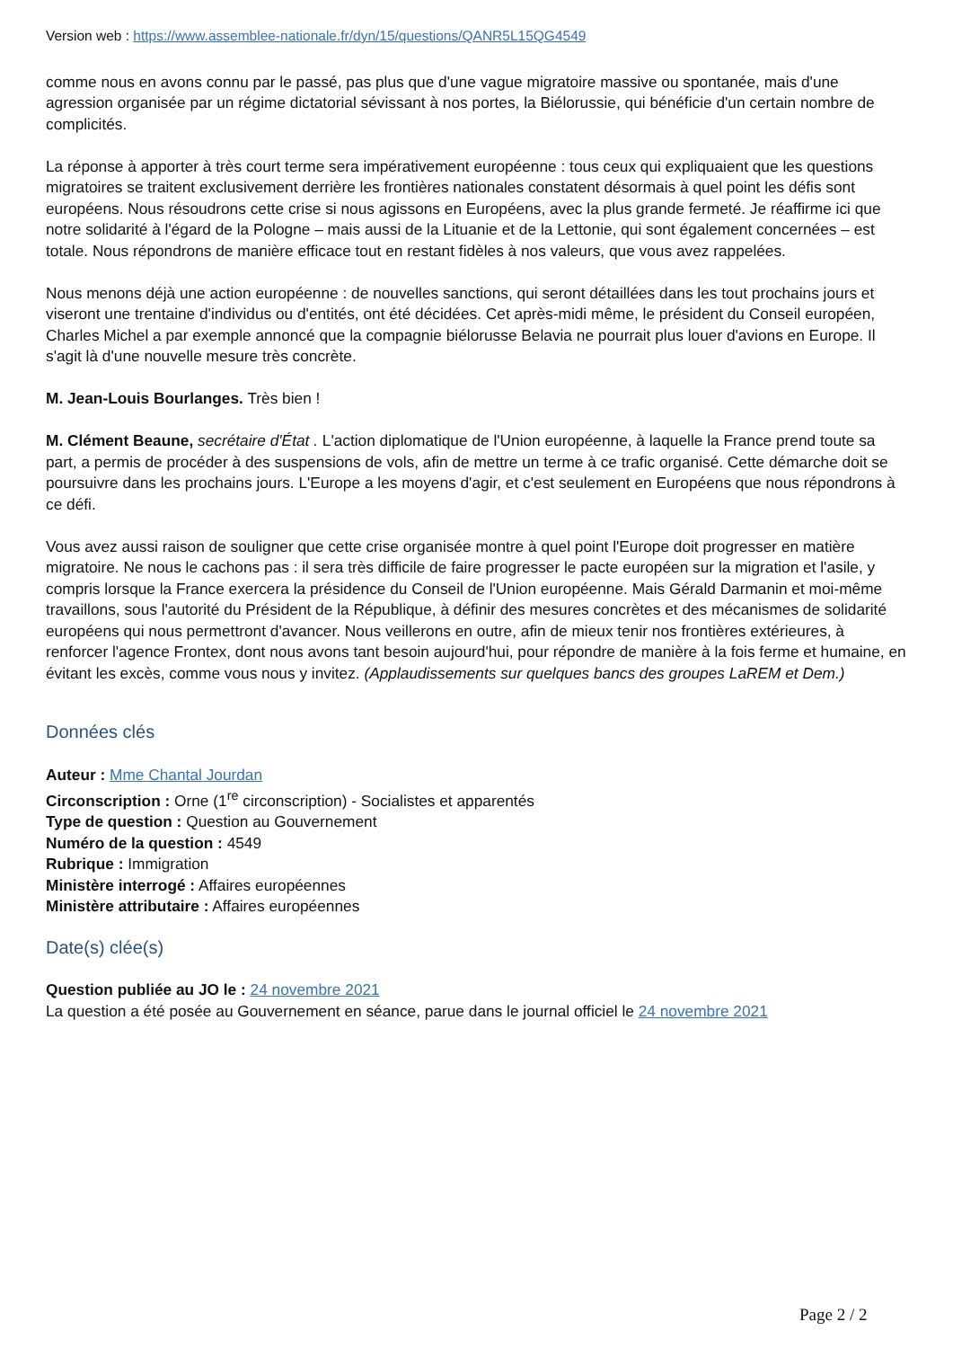Version web : https://www.assemblee-nationale.fr/dyn/15/questions/QANR5L15QG4549
comme nous en avons connu par le passé, pas plus que d'une vague migratoire massive ou spontanée, mais d'une agression organisée par un régime dictatorial sévissant à nos portes, la Biélorussie, qui bénéficie d'un certain nombre de complicités.
La réponse à apporter à très court terme sera impérativement européenne : tous ceux qui expliquaient que les questions migratoires se traitent exclusivement derrière les frontières nationales constatent désormais à quel point les défis sont européens. Nous résoudrons cette crise si nous agissons en Européens, avec la plus grande fermeté. Je réaffirme ici que notre solidarité à l'égard de la Pologne – mais aussi de la Lituanie et de la Lettonie, qui sont également concernées – est totale. Nous répondrons de manière efficace tout en restant fidèles à nos valeurs, que vous avez rappelées.
Nous menons déjà une action européenne : de nouvelles sanctions, qui seront détaillées dans les tout prochains jours et viseront une trentaine d'individus ou d'entités, ont été décidées. Cet après-midi même, le président du Conseil européen, Charles Michel a par exemple annoncé que la compagnie biélorusse Belavia ne pourrait plus louer d'avions en Europe. Il s'agit là d'une nouvelle mesure très concrète.
M. Jean-Louis Bourlanges. Très bien !
M. Clément Beaune, secrétaire d'État . L'action diplomatique de l'Union européenne, à laquelle la France prend toute sa part, a permis de procéder à des suspensions de vols, afin de mettre un terme à ce trafic organisé. Cette démarche doit se poursuivre dans les prochains jours. L'Europe a les moyens d'agir, et c'est seulement en Européens que nous répondrons à ce défi.
Vous avez aussi raison de souligner que cette crise organisée montre à quel point l'Europe doit progresser en matière migratoire. Ne nous le cachons pas : il sera très difficile de faire progresser le pacte européen sur la migration et l'asile, y compris lorsque la France exercera la présidence du Conseil de l'Union européenne. Mais Gérald Darmanin et moi-même travaillons, sous l'autorité du Président de la République, à définir des mesures concrètes et des mécanismes de solidarité européens qui nous permettront d'avancer. Nous veillerons en outre, afin de mieux tenir nos frontières extérieures, à renforcer l'agence Frontex, dont nous avons tant besoin aujourd'hui, pour répondre de manière à la fois ferme et humaine, en évitant les excès, comme vous nous y invitez. (Applaudissements sur quelques bancs des groupes LaREM et Dem.)
Données clés
Auteur : Mme Chantal Jourdan
Circonscription : Orne (1<sup>re</sup> circonscription) - Socialistes et apparentés
Type de question : Question au Gouvernement
Numéro de la question : 4549
Rubrique : Immigration
Ministère interrogé : Affaires européennes
Ministère attributaire : Affaires européennes
Date(s) clée(s)
Question publiée au JO le : 24 novembre 2021
La question a été posée au Gouvernement en séance, parue dans le journal officiel le 24 novembre 2021
Page 2 / 2